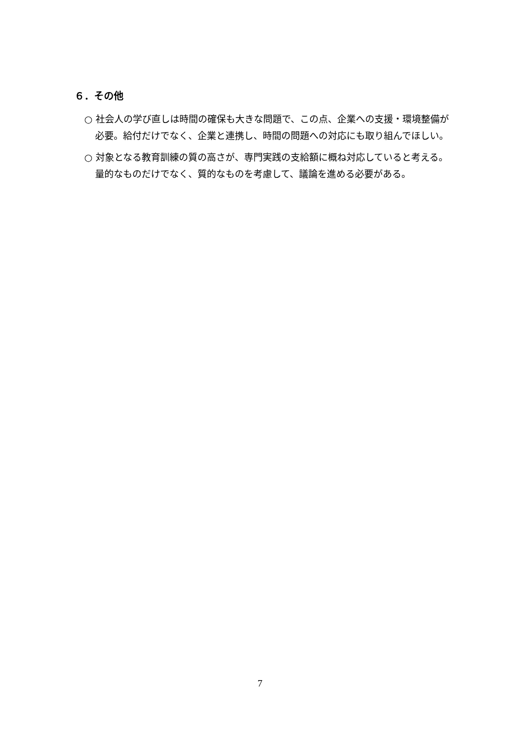６．その他
○ 社会人の学び直しは時間の確保も大きな問題で、この点、企業への支援・環境整備が必要。給付だけでなく、企業と連携し、時間の問題への対応にも取り組んでほしい。
○ 対象となる教育訓練の質の高さが、専門実践の支給額に概ね対応していると考える。量的なものだけでなく、質的なものを考慮して、議論を進める必要がある。
7